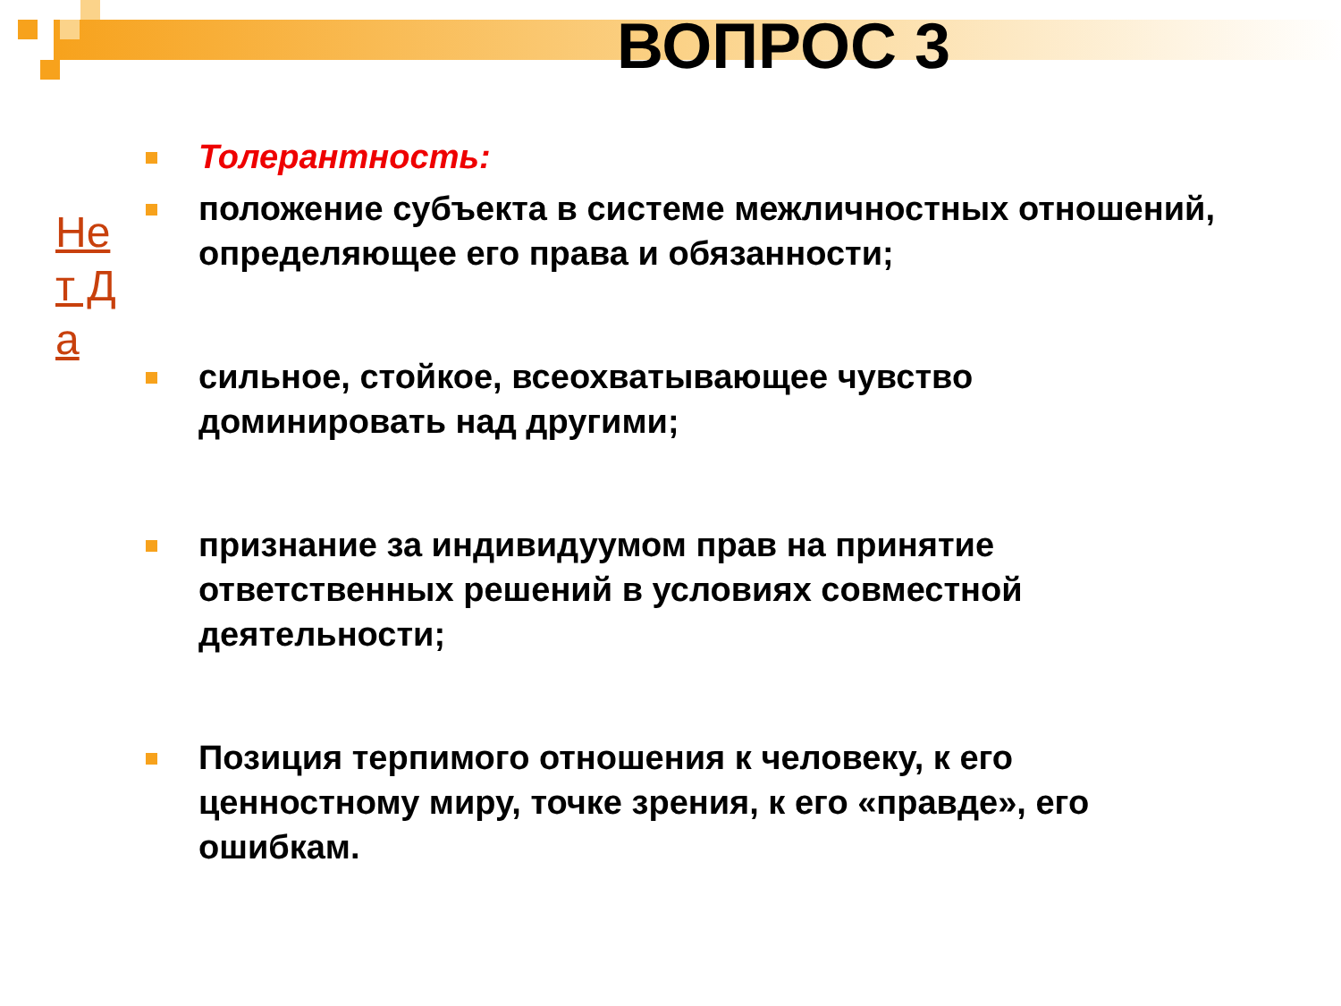ВОПРОС 3
Не т Д а
Толерантность:
положение субъекта в системе межличностных отношений, определяющее его права и обязанности;
сильное, стойкое, всеохватывающее чувство доминировать над другими;
признание за индивидуумом прав на принятие ответственных решений в условиях совместной деятельности;
Позиция терпимого отношения к человеку, к его ценностному миру, точке зрения, к его «правде», его ошибкам.